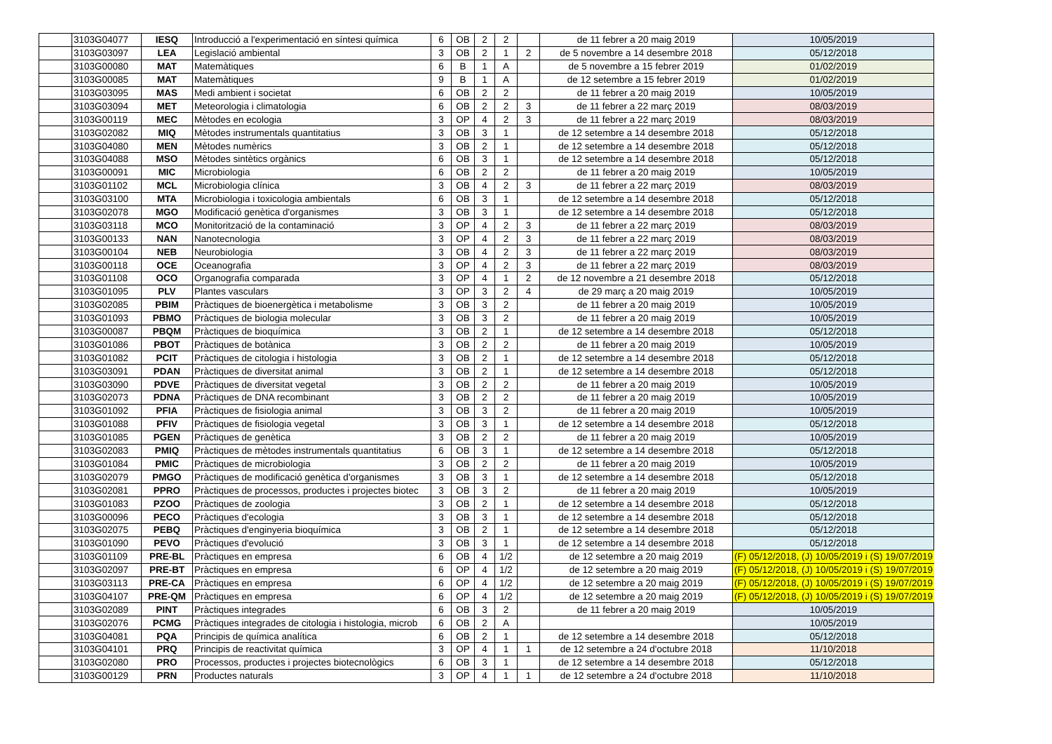| | 3103G04077 | IESQ | Introducció a l'experimentació en síntesi química | 6 | OB | 2 | 2 | | de 11 febrer a 20 maig 2019 | 10/05/2019 |
| | 3103G03097 | LEA | Legislació ambiental | 3 | OB | 2 | 1 | 2 | de 5 novembre a 14 desembre 2018 | 05/12/2018 |
| | 3103G00080 | MAT | Matemàtiques | 6 | B | 1 | A | | de 5 novembre a 15 febrer 2019 | 01/02/2019 |
| | 3103G00085 | MAT | Matemàtiques | 9 | B | 1 | A | | de 12 setembre a 15 febrer 2019 | 01/02/2019 |
| | 3103G03095 | MAS | Medi ambient i societat | 6 | OB | 2 | 2 | | de 11 febrer a 20 maig 2019 | 10/05/2019 |
| | 3103G03094 | MET | Meteorologia i climatologia | 6 | OB | 2 | 2 | 3 | de 11 febrer a 22 març 2019 | 08/03/2019 |
| | 3103G00119 | MEC | Mètodes en ecologia | 3 | OP | 4 | 2 | 3 | de 11 febrer a 22 març 2019 | 08/03/2019 |
| | 3103G02082 | MIQ | Mètodes instrumentals quantitatius | 3 | OB | 3 | 1 | | de 12 setembre a 14 desembre 2018 | 05/12/2018 |
| | 3103G04080 | MEN | Mètodes numèrics | 3 | OB | 2 | 1 | | de 12 setembre a 14 desembre 2018 | 05/12/2018 |
| | 3103G04088 | MSO | Mètodes sintètics orgànics | 6 | OB | 3 | 1 | | de 12 setembre a 14 desembre 2018 | 05/12/2018 |
| | 3103G00091 | MIC | Microbiologia | 6 | OB | 2 | 2 | | de 11 febrer a 20 maig 2019 | 10/05/2019 |
| | 3103G01102 | MCL | Microbiologia clínica | 3 | OB | 4 | 2 | 3 | de 11 febrer a 22 març 2019 | 08/03/2019 |
| | 3103G03100 | MTA | Microbiologia i toxicologia ambientals | 6 | OB | 3 | 1 | | de 12 setembre a 14 desembre 2018 | 05/12/2018 |
| | 3103G02078 | MGO | Modificació genètica d'organismes | 3 | OB | 3 | 1 | | de 12 setembre a 14 desembre 2018 | 05/12/2018 |
| | 3103G03118 | MCO | Monitorització de la contaminació | 3 | OP | 4 | 2 | 3 | de 11 febrer a 22 març 2019 | 08/03/2019 |
| | 3103G00133 | NAN | Nanotecnologia | 3 | OP | 4 | 2 | 3 | de 11 febrer a 22 març 2019 | 08/03/2019 |
| | 3103G00104 | NEB | Neurobiologia | 3 | OB | 4 | 2 | 3 | de 11 febrer a 22 març 2019 | 08/03/2019 |
| | 3103G00118 | OCE | Oceanografia | 3 | OP | 4 | 2 | 3 | de 11 febrer a 22 març 2019 | 08/03/2019 |
| | 3103G01108 | OCO | Organografia comparada | 3 | OP | 4 | 1 | 2 | de 12 novembre a 21 desembre 2018 | 05/12/2018 |
| | 3103G01095 | PLV | Plantes vasculars | 3 | OP | 3 | 2 | 4 | de 29 març a 20 maig 2019 | 10/05/2019 |
| | 3103G02085 | PBIM | Pràctiques de bioenergètica i metabolisme | 3 | OB | 3 | 2 | | de 11 febrer a 20 maig 2019 | 10/05/2019 |
| | 3103G01093 | PBMO | Pràctiques de biologia molecular | 3 | OB | 3 | 2 | | de 11 febrer a 20 maig 2019 | 10/05/2019 |
| | 3103G00087 | PBQM | Pràctiques de bioquímica | 3 | OB | 2 | 1 | | de 12 setembre a 14 desembre 2018 | 05/12/2018 |
| | 3103G01086 | PBOT | Pràctiques de botànica | 3 | OB | 2 | 2 | | de 11 febrer a 20 maig 2019 | 10/05/2019 |
| | 3103G01082 | PCIT | Pràctiques de citologia i histologia | 3 | OB | 2 | 1 | | de 12 setembre a 14 desembre 2018 | 05/12/2018 |
| | 3103G03091 | PDAN | Pràctiques de diversitat animal | 3 | OB | 2 | 1 | | de 12 setembre a 14 desembre 2018 | 05/12/2018 |
| | 3103G03090 | PDVE | Pràctiques de diversitat vegetal | 3 | OB | 2 | 2 | | de 11 febrer a 20 maig 2019 | 10/05/2019 |
| | 3103G02073 | PDNA | Pràctiques de DNA recombinant | 3 | OB | 2 | 2 | | de 11 febrer a 20 maig 2019 | 10/05/2019 |
| | 3103G01092 | PFIA | Pràctiques de fisiologia animal | 3 | OB | 3 | 2 | | de 11 febrer a 20 maig 2019 | 10/05/2019 |
| | 3103G01088 | PFIV | Pràctiques de fisiologia vegetal | 3 | OB | 3 | 1 | | de 12 setembre a 14 desembre 2018 | 05/12/2018 |
| | 3103G01085 | PGEN | Pràctiques de genètica | 3 | OB | 2 | 2 | | de 11 febrer a 20 maig 2019 | 10/05/2019 |
| | 3103G02083 | PMIQ | Pràctiques de mètodes instrumentals quantitatius | 6 | OB | 3 | 1 | | de 12 setembre a 14 desembre 2018 | 05/12/2018 |
| | 3103G01084 | PMIC | Pràctiques de microbiologia | 3 | OB | 2 | 2 | | de 11 febrer a 20 maig 2019 | 10/05/2019 |
| | 3103G02079 | PMGO | Pràctiques de modificació genètica d'organismes | 3 | OB | 3 | 1 | | de 12 setembre a 14 desembre 2018 | 05/12/2018 |
| | 3103G02081 | PPRO | Pràctiques de processos, productes i projectes biotec | 3 | OB | 3 | 2 | | de 11 febrer a 20 maig 2019 | 10/05/2019 |
| | 3103G01083 | PZOO | Pràctiques de zoologia | 3 | OB | 2 | 1 | | de 12 setembre a 14 desembre 2018 | 05/12/2018 |
| | 3103G00096 | PECO | Pràctiques d'ecologia | 3 | OB | 3 | 1 | | de 12 setembre a 14 desembre 2018 | 05/12/2018 |
| | 3103G02075 | PEBQ | Pràctiques d'enginyeria bioquímica | 3 | OB | 2 | 1 | | de 12 setembre a 14 desembre 2018 | 05/12/2018 |
| | 3103G01090 | PEVO | Pràctiques d'evolució | 3 | OB | 3 | 1 | | de 12 setembre a 14 desembre 2018 | 05/12/2018 |
| | 3103G01109 | PRE-BL | Pràctiques en empresa | 6 | OB | 4 | 1/2 | | de 12 setembre a 20 maig 2019 | (F) 05/12/2018, (J) 10/05/2019 i (S) 19/07/2019 |
| | 3103G02097 | PRE-BT | Pràctiques en empresa | 6 | OP | 4 | 1/2 | | de 12 setembre a 20 maig 2019 | (F) 05/12/2018, (J) 10/05/2019 i (S) 19/07/2019 |
| | 3103G03113 | PRE-CA | Pràctiques en empresa | 6 | OP | 4 | 1/2 | | de 12 setembre a 20 maig 2019 | (F) 05/12/2018, (J) 10/05/2019 i (S) 19/07/2019 |
| | 3103G04107 | PRE-QM | Pràctiques en empresa | 6 | OP | 4 | 1/2 | | de 12 setembre a 20 maig 2019 | (F) 05/12/2018, (J) 10/05/2019 i (S) 19/07/2019 |
| | 3103G02089 | PINT | Pràctiques integrades | 6 | OB | 3 | 2 | | de 11 febrer a 20 maig 2019 | 10/05/2019 |
| | 3103G02076 | PCMG | Pràctiques integrades de citologia i histologia, microb | 6 | OB | 2 | A | | | 10/05/2019 |
| | 3103G04081 | PQA | Principis de química analítica | 6 | OB | 2 | 1 | | de 12 setembre a 14 desembre 2018 | 05/12/2018 |
| | 3103G04101 | PRQ | Principis de reactivitat química | 3 | OP | 4 | 1 | 1 | de 12 setembre a 24 d'octubre 2018 | 11/10/2018 |
| | 3103G02080 | PRO | Processos, productes i projectes biotecnològics | 6 | OB | 3 | 1 | | de 12 setembre a 14 desembre 2018 | 05/12/2018 |
| | 3103G00129 | PRN | Productes naturals | 3 | OP | 4 | 1 | 1 | de 12 setembre a 24 d'octubre 2018 | 11/10/2018 |